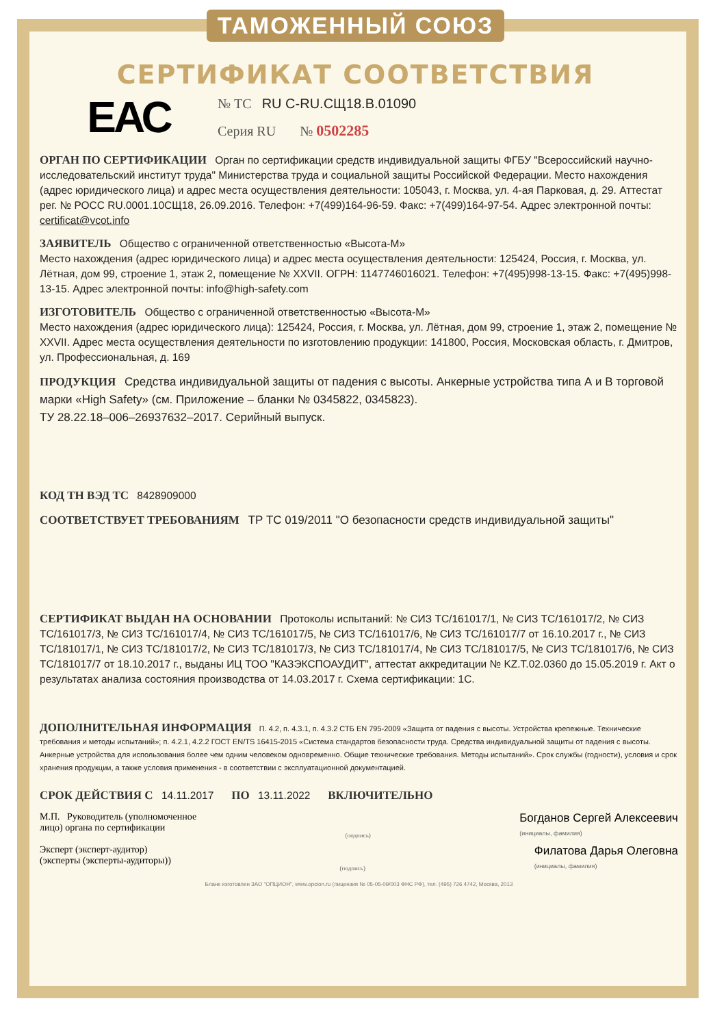ТАМОЖЕННЫЙ СОЮЗ
СЕРТИФИКАТ СООТВЕТСТВИЯ
ЕАС
№ ТС RU C-RU.СЩ18.В.01090
Серия RU № 0502285
ОРГАН ПО СЕРТИФИКАЦИИ Орган по сертификации средств индивидуальной защиты ФГБУ "Всероссийский научно-исследовательский институт труда" Министерства труда и социальной защиты Российской Федерации. Место нахождения (адрес юридического лица) и адрес места осуществления деятельности: 105043, г. Москва, ул. 4-ая Парковая, д. 29. Аттестат рег. № РОСС RU.0001.10СЩ18, 26.09.2016. Телефон: +7(499)164-96-59. Факс: +7(499)164-97-54. Адрес электронной почты: certificat@vcot.info
ЗАЯВИТЕЛЬ Общество с ограниченной ответственностью «Высота-М»
Место нахождения (адрес юридического лица) и адрес места осуществления деятельности: 125424, Россия, г. Москва, ул. Лётная, дом 99, строение 1, этаж 2, помещение № XXVII. ОГРН: 1147746016021. Телефон: +7(495)998-13-15. Факс: +7(495)998-13-15. Адрес электронной почты: info@high-safety.com
ИЗГОТОВИТЕЛЬ Общество с ограниченной ответственностью «Высота-М»
Место нахождения (адрес юридического лица): 125424, Россия, г. Москва, ул. Лётная, дом 99, строение 1, этаж 2, помещение № XXVII. Адрес места осуществления деятельности по изготовлению продукции: 141800, Россия, Московская область, г. Дмитров, ул. Профессиональная, д. 169
ПРОДУКЦИЯ Средства индивидуальной защиты от падения с высоты. Анкерные устройства типа А и В торговой марки «High Safety» (см. Приложение – бланки № 0345822, 0345823).
ТУ 28.22.18–006–26937632–2017. Серийный выпуск.
КОД ТН ВЭД ТС 8428909000
СООТВЕТСТВУЕТ ТРЕБОВАНИЯМ ТР ТС 019/2011 "О безопасности средств индивидуальной защиты"
СЕРТИФИКАТ ВЫДАН НА ОСНОВАНИИ Протоколы испытаний: № СИЗ ТС/161017/1, № СИЗ ТС/161017/2, № СИЗ ТС/161017/3, № СИЗ ТС/161017/4, № СИЗ ТС/161017/5, № СИЗ ТС/161017/6, № СИЗ ТС/161017/7 от 16.10.2017 г., № СИЗ ТС/181017/1, № СИЗ ТС/181017/2, № СИЗ ТС/181017/3, № СИЗ ТС/181017/4, № СИЗ ТС/181017/5, № СИЗ ТС/181017/6, № СИЗ ТС/181017/7 от 18.10.2017 г., выданы ИЦ ТОО "КАЗЭКСПОАУДИТ", аттестат аккредитации № KZ.T.02.0360 до 15.05.2019 г. Акт о результатах анализа состояния производства от 14.03.2017 г. Схема сертификации: 1С.
ДОПОЛНИТЕЛЬНАЯ ИНФОРМАЦИЯ П. 4.2, п. 4.3.1, п. 4.3.2 СТБ EN 795-2009 «Защита от падения с высоты. Устройства крепежные. Технические требования и методы испытаний»; п. 4.2.1, 4.2.2 ГОСТ EN/TS 16415-2015 «Система стандартов безопасности труда. Средства индивидуальной защиты от падения с высоты. Анкерные устройства для использования более чем одним человеком одновременно. Общие технические требования. Методы испытаний». Срок службы (годности), условия и срок хранения продукции, а также условия применения - в соответствии с эксплуатационной документацией.
СРОК ДЕЙСТВИЯ С 14.11.2017 ПО 13.11.2022 ВКЛЮЧИТЕЛЬНО
М.П. Руководитель (уполномоченное
лицо) органа по сертификации
(подпись)
Богданов Сергей Алексеевич
(инициалы, фамилия)
Эксперт (эксперт-аудитор)
(эксперты (эксперты-аудиторы))
(подпись)
Филатова Дарья Олеговна
(инициалы, фамилия)
Бланк изготовлен ЗАО "ОПЦИОН", www.opcion.ru (лицензия № 05-05-09/003 ФНС РФ), тел. (495) 726 4742, Москва, 2013